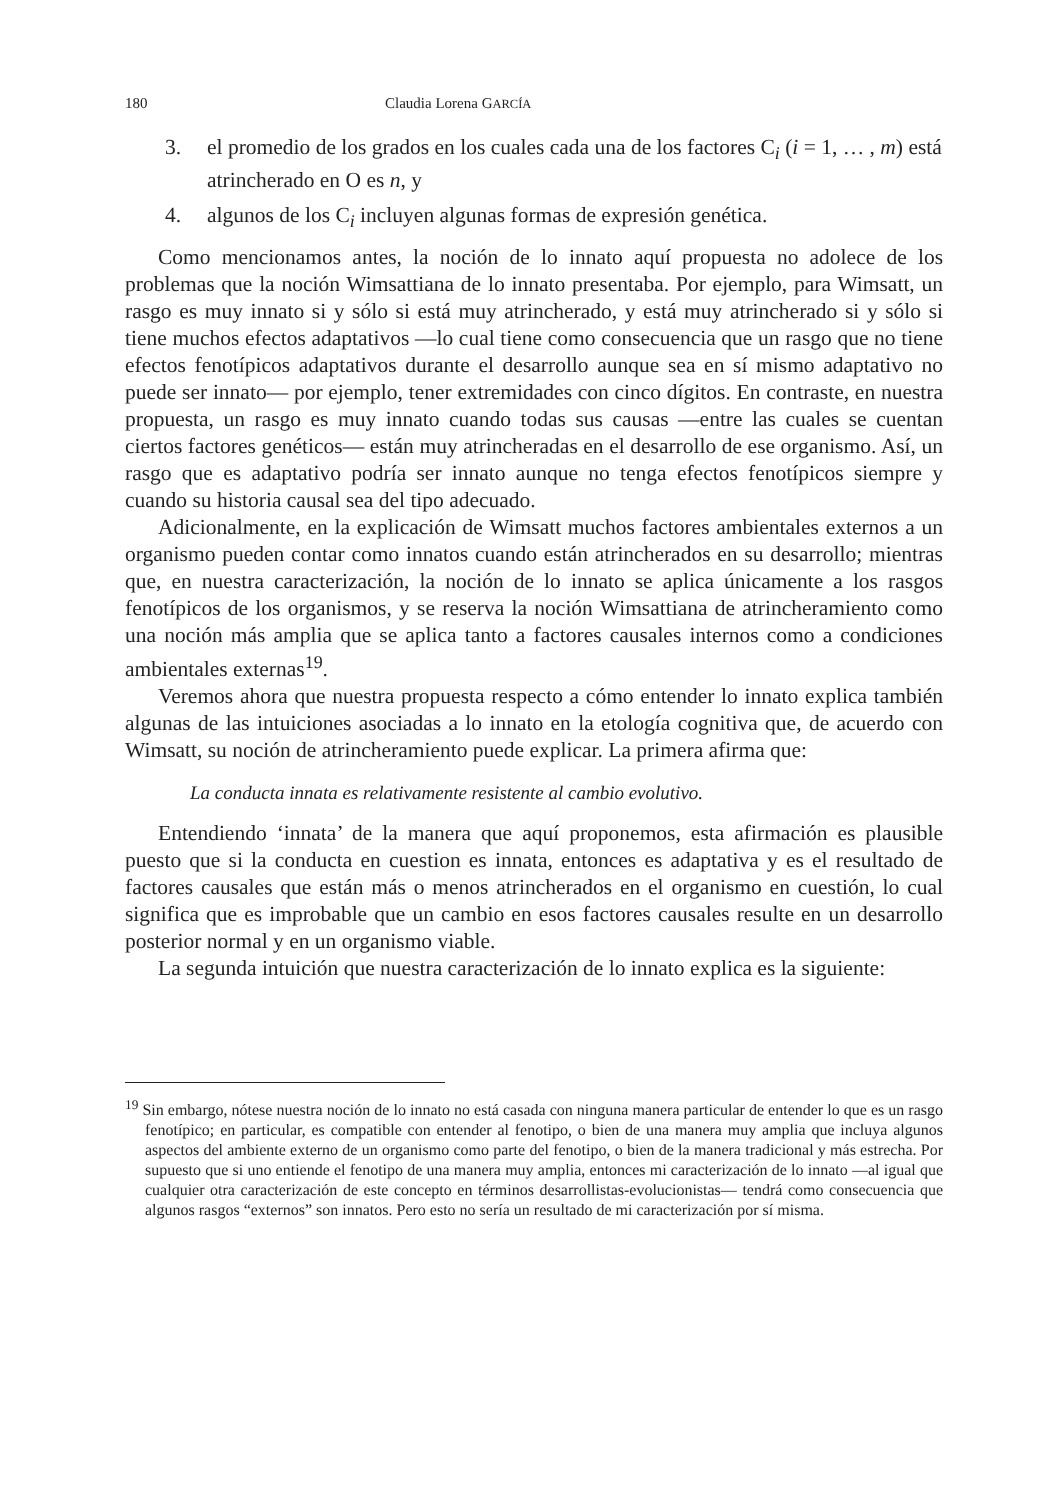180 Claudia Lorena GARCÍA
3. el promedio de los grados en los cuales cada una de los factores C<sub>i</sub> (i = 1, … , m) está atrincherado en O es n, y
4. algunos de los C<sub>i</sub> incluyen algunas formas de expresión genética.
Como mencionamos antes, la noción de lo innato aquí propuesta no adolece de los problemas que la noción Wimsattiana de lo innato presentaba. Por ejemplo, para Wimsatt, un rasgo es muy innato si y sólo si está muy atrincherado, y está muy atrincherado si y sólo si tiene muchos efectos adaptativos —lo cual tiene como consecuencia que un rasgo que no tiene efectos fenotípicos adaptativos durante el desarrollo aunque sea en sí mismo adaptativo no puede ser innato— por ejemplo, tener extremidades con cinco dígitos. En contraste, en nuestra propuesta, un rasgo es muy innato cuando todas sus causas —entre las cuales se cuentan ciertos factores genéticos— están muy atrincheradas en el desarrollo de ese organismo. Así, un rasgo que es adaptativo podría ser innato aunque no tenga efectos fenotípicos siempre y cuando su historia causal sea del tipo adecuado.
Adicionalmente, en la explicación de Wimsatt muchos factores ambientales externos a un organismo pueden contar como innatos cuando están atrincherados en su desarrollo; mientras que, en nuestra caracterización, la noción de lo innato se aplica únicamente a los rasgos fenotípicos de los organismos, y se reserva la noción Wimsattiana de atrincheramiento como una noción más amplia que se aplica tanto a factores causales internos como a condiciones ambientales externas<sup>19</sup>.
Veremos ahora que nuestra propuesta respecto a cómo entender lo innato explica también algunas de las intuiciones asociadas a lo innato en la etología cognitiva que, de acuerdo con Wimsatt, su noción de atrincheramiento puede explicar. La primera afirma que:
La conducta innata es relativamente resistente al cambio evolutivo.
Entendiendo ‘innata’ de la manera que aquí proponemos, esta afirmación es plausible puesto que si la conducta en cuestion es innata, entonces es adaptativa y es el resultado de factores causales que están más o menos atrincherados en el organismo en cuestión, lo cual significa que es improbable que un cambio en esos factores causales resulte en un desarrollo posterior normal y en un organismo viable.
La segunda intuición que nuestra caracterización de lo innato explica es la siguiente:
<sup>19</sup> Sin embargo, nótese nuestra noción de lo innato no está casada con ninguna manera particular de entender lo que es un rasgo fenotípico; en particular, es compatible con entender al fenotipo, o bien de una manera muy amplia que incluya algunos aspectos del ambiente externo de un organismo como parte del fenotipo, o bien de la manera tradicional y más estrecha. Por supuesto que si uno entiende el fenotipo de una manera muy amplia, entonces mi caracterización de lo innato —al igual que cualquier otra caracterización de este concepto en términos desarrollistas-evolucionistas— tendrá como consecuencia que algunos rasgos “externos” son innatos. Pero esto no sería un resultado de mi caracterización por sí misma.